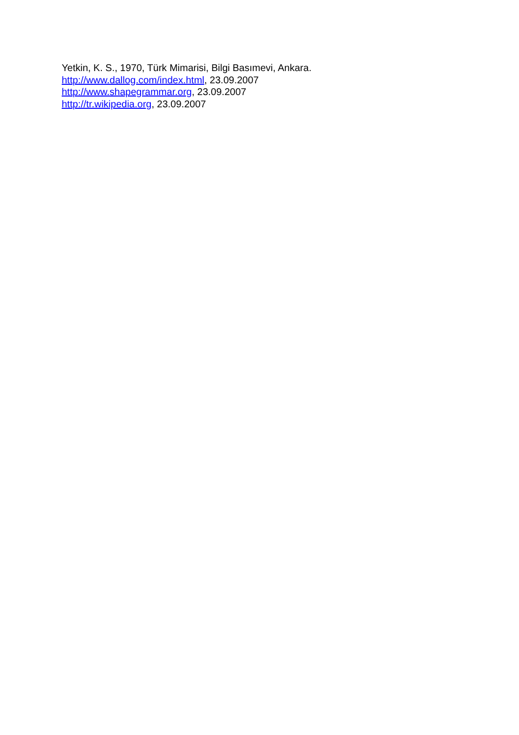Yetkin, K. S., 1970, Türk Mimarisi, Bilgi Basımevi, Ankara.
http://www.dallog.com/index.html, 23.09.2007
http://www.shapegrammar.org, 23.09.2007
http://tr.wikipedia.org, 23.09.2007